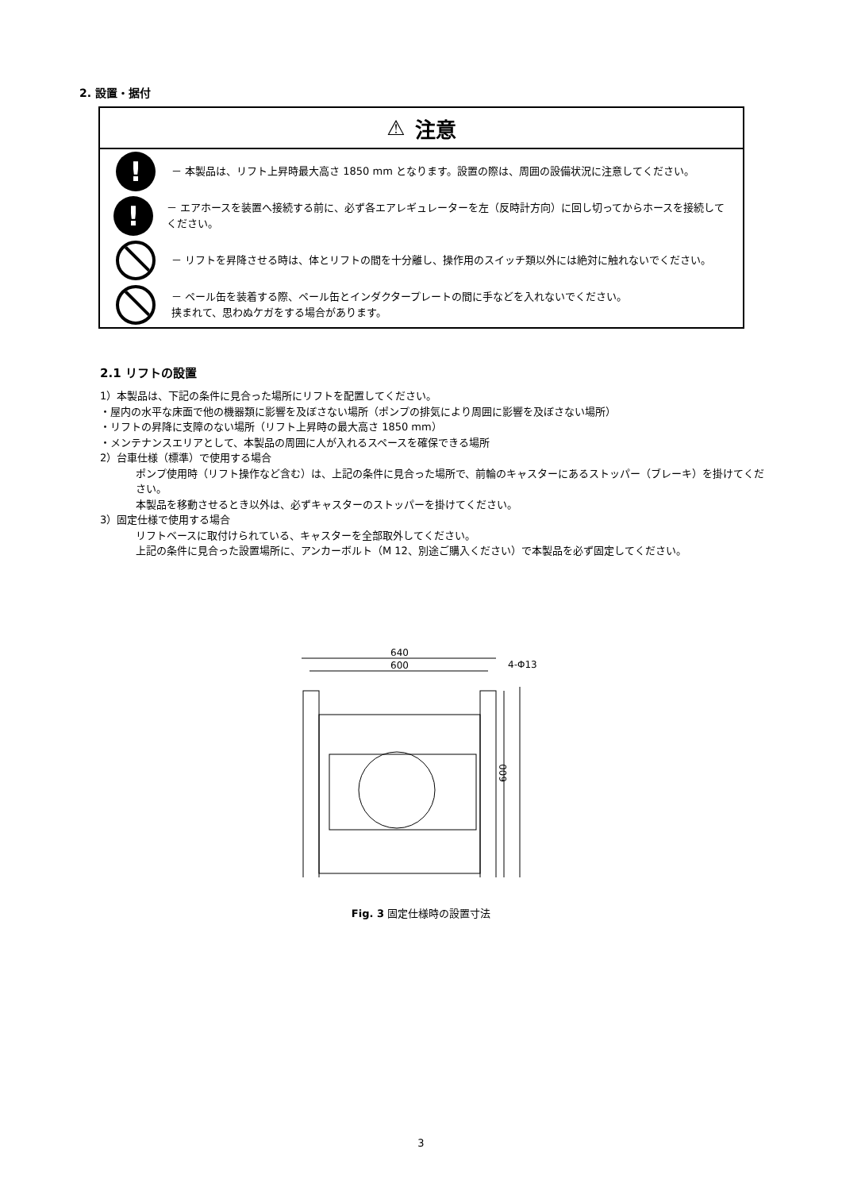2. 設置・据付
⚠ 注意
!
－ 本製品は、リフト上昇時最大高さ 1850 mm となります。設置の際は、周囲の設備状況に注意してください。
!
－ エアホースを装置へ接続する前に、必ず各エアレギュレーターを左（反時計方向）に回し切ってからホースを接続してください。
－ リフトを昇降させる時は、体とリフトの間を十分離し、操作用のスイッチ類以外には絶対に触れないでください。
－ ペール缶を装着する際、ペール缶とインダクタープレートの間に手などを入れないでください。
挟まれて、思わぬケガをする場合があります。
2.1 リフトの設置
1）本製品は、下記の条件に見合った場所にリフトを配置してください。
・屋内の水平な床面で他の機器類に影響を及ぼさない場所（ポンプの排気により周囲に影響を及ぼさない場所）
・リフトの昇降に支障のない場所（リフト上昇時の最大高さ 1850 mm）
・メンテナンスエリアとして、本製品の周囲に人が入れるスペースを確保できる場所
2）台車仕様（標準）で使用する場合
ポンプ使用時（リフト操作など含む）は、上記の条件に見合った場所で、前輪のキャスターにあるストッパー（ブレーキ）を掛けてください。
本製品を移動させるとき以外は、必ずキャスターのストッパーを掛けてください。
3）固定仕様で使用する場合
リフトベースに取付けられている、キャスターを全部取外してください。
上記の条件に見合った設置場所に、アンカーボルト（M 12、別途ご購入ください）で本製品を必ず固定してください。
640
600
4-Φ13
600
Fig. 3 固定仕様時の設置寸法
3